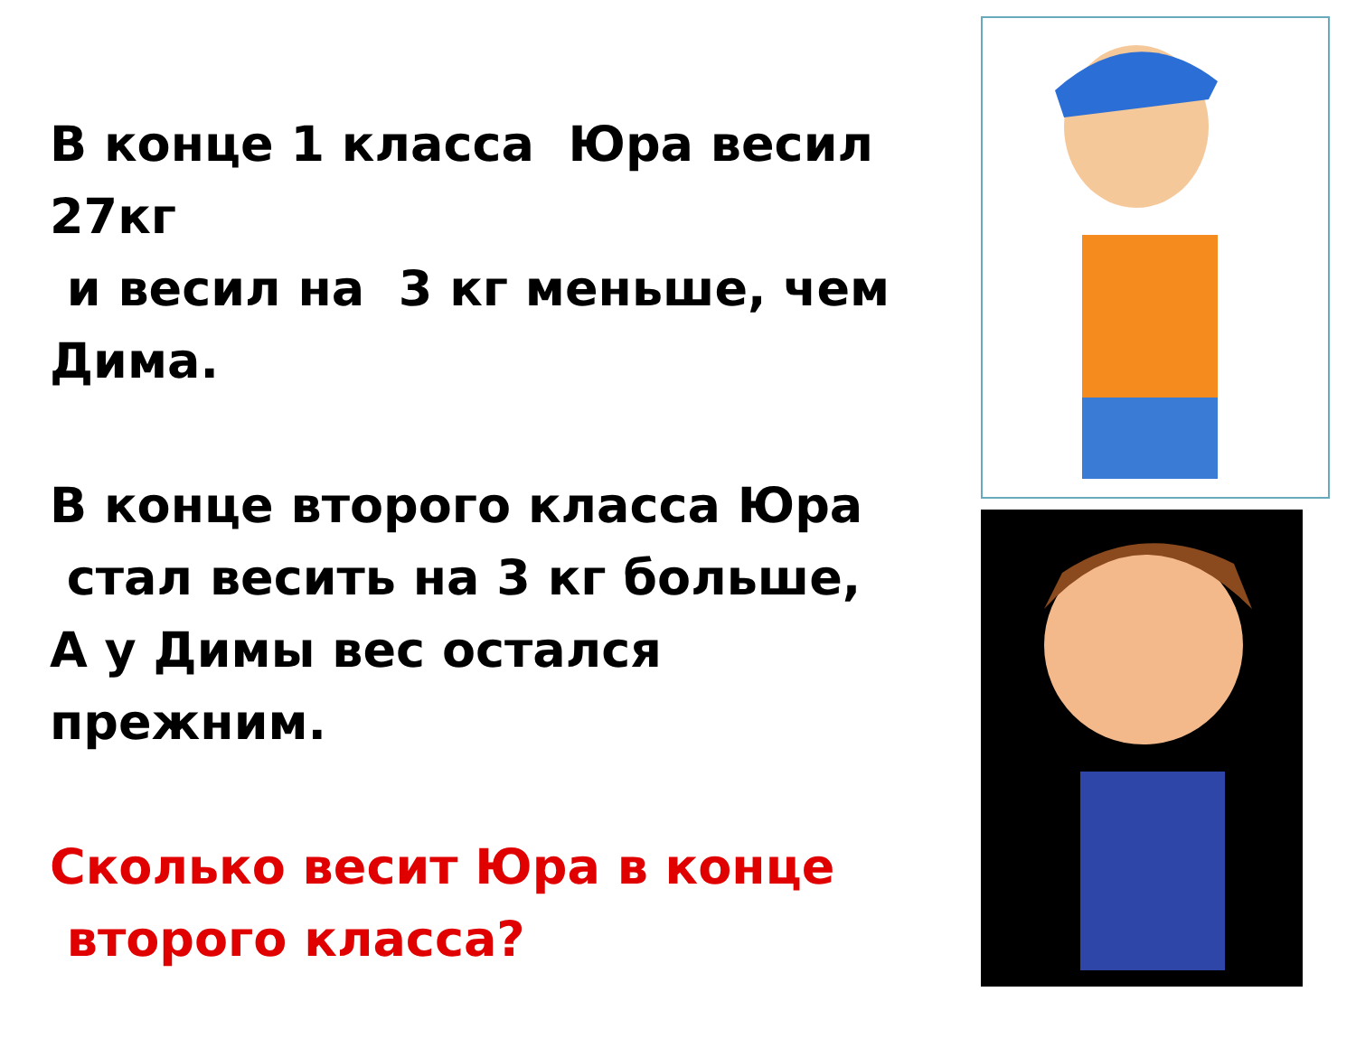В конце 1 класса Юра весил 27кг
и весил на 3 кг меньше, чем Дима.
В конце второго класса Юра
стал весить на 3 кг больше,
А у Димы вес остался прежним.
Сколько весит Юра в конце
второго класса?